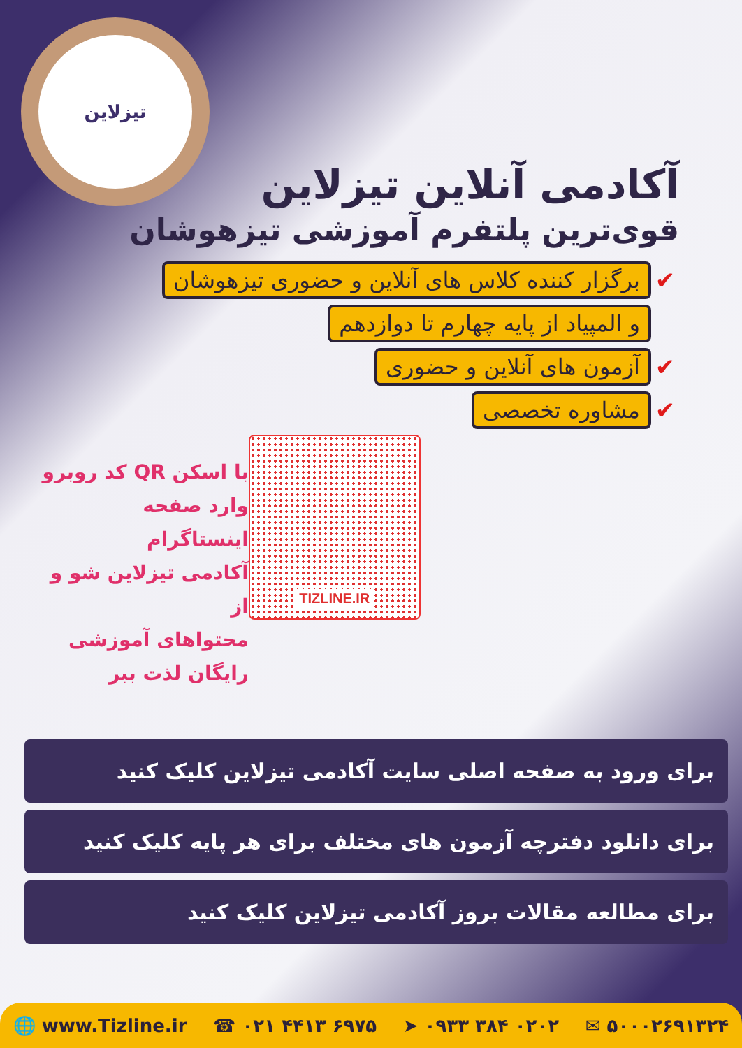تیزلاین
آکادمی آنلاین تیزلاین
قوی‌ترین پلتفرم آموزشی تیزهوشان
✔ برگزار کننده کلاس های آنلاین و حضوری تیزهوشان
و المپیاد از پایه چهارم تا دوازدهم
✔ آزمون های آنلاین و حضوری
✔ مشاوره تخصصی
TIZLINE.IR
با اسکن QR کد روبرو
وارد صفحه اینستاگرام
آکادمی تیزلاین شو و از
محتواهای آموزشی
رایگان لذت ببر
برای ورود به صفحه اصلی سایت آکادمی تیزلاین کلیک کنید
برای دانلود دفترچه آزمون های مختلف برای هر پایه کلیک کنید
برای مطالعه مقالات بروز آکادمی تیزلاین کلیک کنید
🌐 www.Tizline.ir ☎ ۰۲۱ ۴۴۱۳ ۶۹۷۵ ➤ ۰۹۳۳ ۳۸۴ ۰۲۰۲ ✉ ۵۰۰۰۲۶۹۱۳۲۴